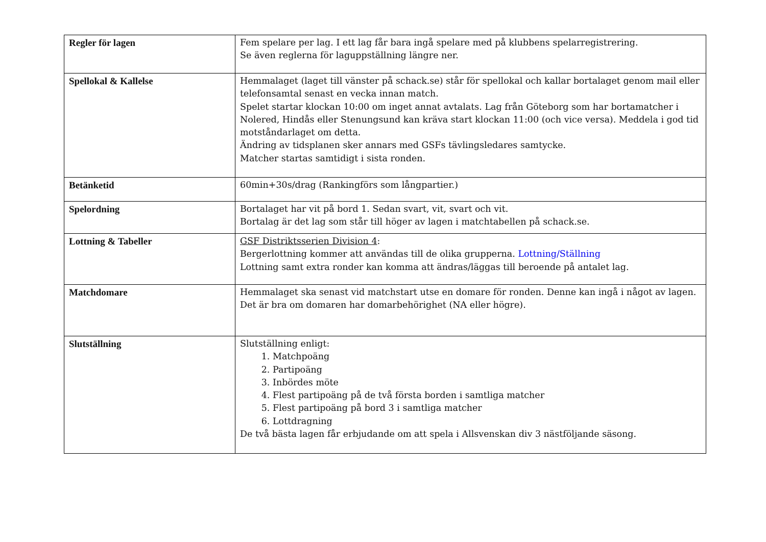| Regler för lagen | Fem spelare per lag. I ett lag får bara ingå spelare med på klubbens spelarregistrering. Se även reglerna för laguppställning längre ner. |
| Spellokal & Kallelse | Hemmalaget (laget till vänster på schack.se) står för spellokal och kallar bortalaget genom mail eller telefonsamtal senast en vecka innan match. Spelet startar klockan 10:00 om inget annat avtalats. Lag från Göteborg som har bortamatcher i Nolered, Hindås eller Stenungsund kan kräva start klockan 11:00 (och vice versa). Meddela i god tid motståndarlaget om detta. Ändring av tidsplanen sker annars med GSFs tävlingsledares samtycke. Matcher startas samtidigt i sista ronden. |
| Betänketid | 60min+30s/drag (Rankingförs som långpartier.) |
| Spelordning | Bortalaget har vit på bord 1. Sedan svart, vit, svart och vit. Bortalag är det lag som står till höger av lagen i matchtabellen på schack.se. |
| Lottning & Tabeller | GSF Distriktsserien Division 4 : Bergerlottning kommer att användas till de olika grupperna. Lottning/Ställning Lottning samt extra ronder kan komma att ändras/läggas till beroende på antalet lag. |
| Matchdomare | Hemmalaget ska senast vid matchstart utse en domare för ronden. Denne kan ingå i något av lagen. Det är bra om domaren har domarbehörighet (NA eller högre). |
| Slutställning | Slutställning enligt: 1. Matchpoäng 2. Partipoäng 3. Inbördes möte 4. Flest partipoäng på de två första borden i samtliga matcher 5. Flest partipoäng på bord 3 i samtliga matcher 6. Lottdragning De två bästa lagen får erbjudande om att spela i Allsvenskan div 3 nästföljande säsong. |